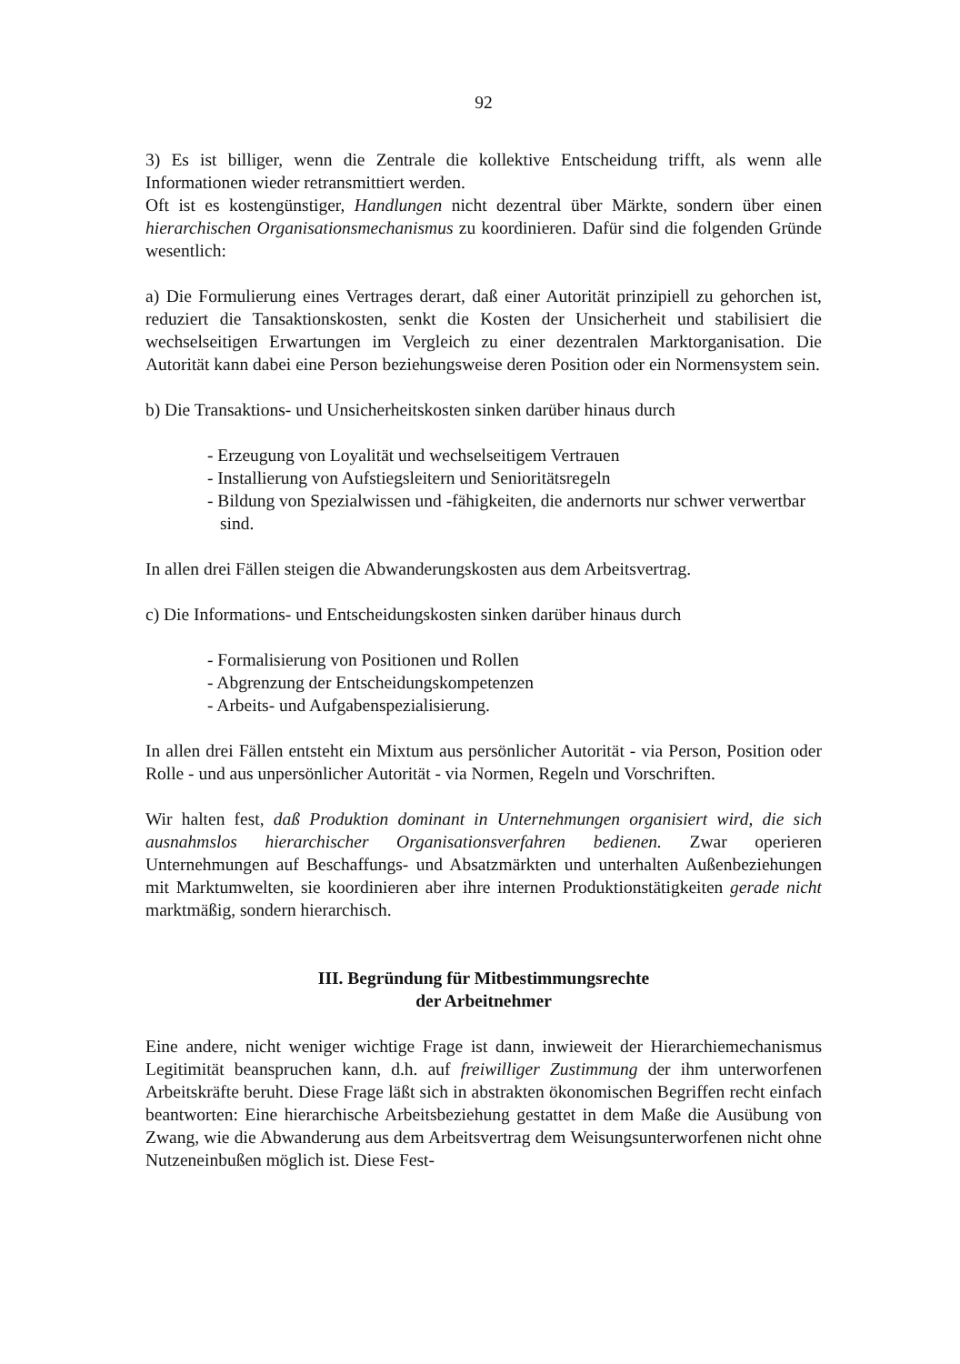92
3) Es ist billiger, wenn die Zentrale die kollektive Entscheidung trifft, als wenn alle Informationen wieder retransmittiert werden.
Oft ist es kostengünstiger, Handlungen nicht dezentral über Märkte, sondern über einen hierarchischen Organisationsmechanismus zu koordinieren. Dafür sind die folgenden Gründe wesentlich:
a) Die Formulierung eines Vertrages derart, daß einer Autorität prinzipiell zu gehorchen ist, reduziert die Tansaktionskosten, senkt die Kosten der Unsicherheit und stabilisiert die wechselseitigen Erwartungen im Vergleich zu einer dezentralen Marktorganisation. Die Autorität kann dabei eine Person beziehungsweise deren Position oder ein Normensystem sein.
b) Die Transaktions- und Unsicherheitskosten sinken darüber hinaus durch
- Erzeugung von Loyalität und wechselseitigem Vertrauen
- Installierung von Aufstiegsleitern und Senioritätsregeln
- Bildung von Spezialwissen und -fähigkeiten, die andernorts nur schwer verwertbar sind.
In allen drei Fällen steigen die Abwanderungskosten aus dem Arbeitsvertrag.
c) Die Informations- und Entscheidungskosten sinken darüber hinaus durch
- Formalisierung von Positionen und Rollen
- Abgrenzung der Entscheidungskompetenzen
- Arbeits- und Aufgabenspezialisierung.
In allen drei Fällen entsteht ein Mixtum aus persönlicher Autorität - via Person, Position oder Rolle - und aus unpersönlicher Autorität - via Normen, Regeln und Vorschriften.
Wir halten fest, daß Produktion dominant in Unternehmungen organisiert wird, die sich ausnahmslos hierarchischer Organisationsverfahren bedienen. Zwar operieren Unternehmungen auf Beschaffungs- und Absatzmärkten und unterhalten Außenbeziehungen mit Marktumwelten, sie koordinieren aber ihre internen Produktionstätigkeiten gerade nicht marktmäßig, sondern hierarchisch.
III. Begründung für Mitbestimmungsrechte
der Arbeitnehmer
Eine andere, nicht weniger wichtige Frage ist dann, inwieweit der Hierarchiemechanismus Legitimität beanspruchen kann, d.h. auf freiwilliger Zustimmung der ihm unterworfenen Arbeitskräfte beruht. Diese Frage läßt sich in abstrakten ökonomischen Begriffen recht einfach beantworten: Eine hierarchische Arbeitsbeziehung gestattet in dem Maße die Ausübung von Zwang, wie die Abwanderung aus dem Arbeitsvertrag dem Weisungsunterworfenen nicht ohne Nutzeneinbußen möglich ist. Diese Fest-